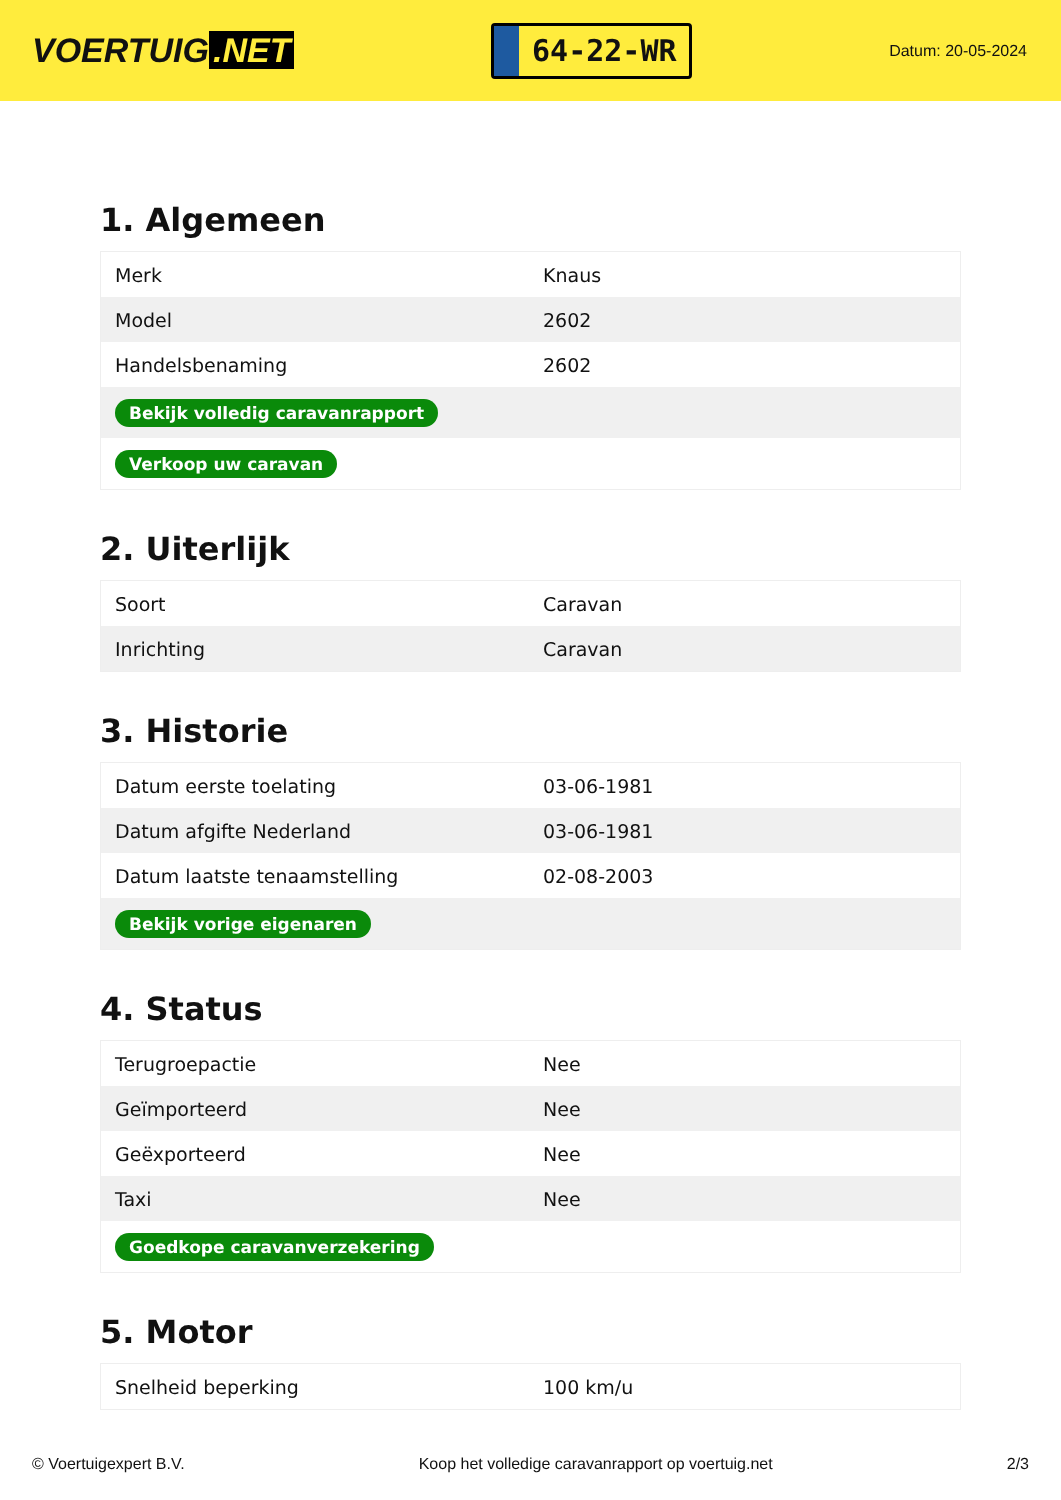VOERTUIG.NET
64-22-WR
Datum: 20-05-2024
1. Algemeen
| Merk | Knaus |
| Model | 2602 |
| Handelsbenaming | 2602 |
| Bekijk volledig caravanrapport | |
| Verkoop uw caravan | |
2. Uiterlijk
| Soort | Caravan |
| Inrichting | Caravan |
3. Historie
| Datum eerste toelating | 03-06-1981 |
| Datum afgifte Nederland | 03-06-1981 |
| Datum laatste tenaamstelling | 02-08-2003 |
| Bekijk vorige eigenaren | |
4. Status
| Terugroepactie | Nee |
| Geïmporteerd | Nee |
| Geëxporteerd | Nee |
| Taxi | Nee |
| Goedkope caravanverzekering | |
5. Motor
| Snelheid beperking | 100 km/u |
© Voertuigexpert B.V. Koop het volledige caravanrapport op voertuig.net 2/3